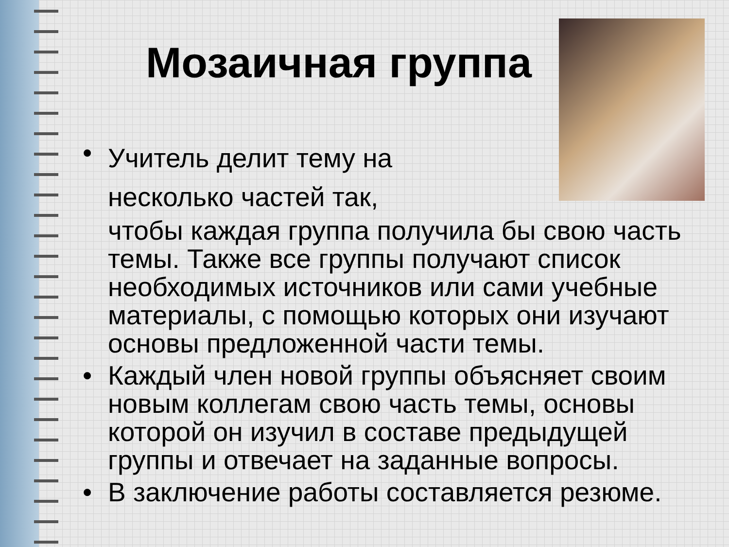Мозаичная группа
•
Учитель делит тему на
несколько частей так,
чтобы каждая группа получила бы свою часть темы. Также все группы получают список необходимых источников или сами учебные материалы, с помощью которых они изучают основы предложенной части темы.
• Каждый член новой группы объясняет своим новым коллегам свою часть темы, основы которой он изучил в составе предыдущей группы и отвечает на заданные вопросы.
• В заключение работы составляется резюме.